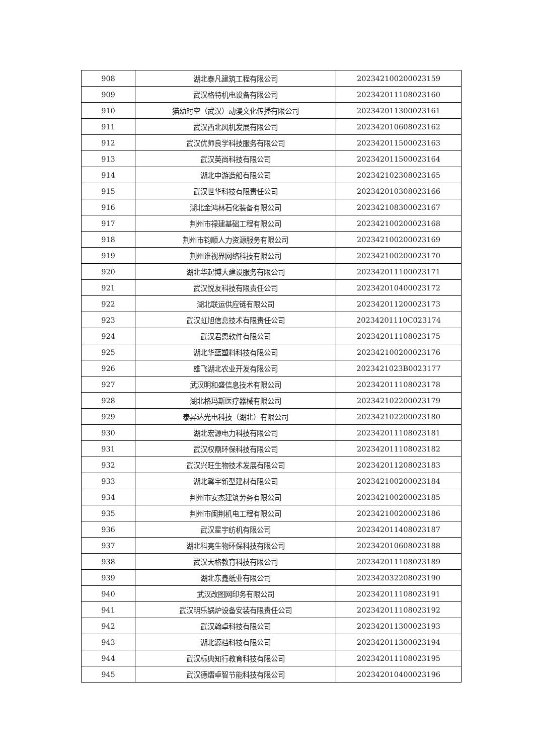| 908 | 湖北泰凡建筑工程有限公司 | 202342100200023159 |
| 909 | 武汉格特机电设备有限公司 | 202342011108023160 |
| 910 | 猫幼时空（武汉）动漫文化传播有限公司 | 202342011300023161 |
| 911 | 武汉西北风机发展有限公司 | 202342010608023162 |
| 912 | 武汉优师良学科技服务有限公司 | 202342011500023163 |
| 913 | 武汉英尚科技有限公司 | 202342011500023164 |
| 914 | 湖北中游造船有限公司 | 202342102308023165 |
| 915 | 武汉世华科技有限责任公司 | 202342010308023166 |
| 916 | 湖北金鸿林石化装备有限公司 | 202342108300023167 |
| 917 | 荆州市禄建基础工程有限公司 | 202342100200023168 |
| 918 | 荆州市钧顺人力资源服务有限公司 | 202342100200023169 |
| 919 | 荆州谁视界网络科技有限公司 | 202342100200023170 |
| 920 | 湖北华起博大建设服务有限公司 | 202342011100023171 |
| 921 | 武汉悦友科技有限责任公司 | 202342010400023172 |
| 922 | 湖北联运供应链有限公司 | 202342011200023173 |
| 923 | 武汉虹旭信息技术有限责任公司 | 20234201110C023174 |
| 924 | 武汉君恩软件有限公司 | 202342011108023175 |
| 925 | 湖北华蓝塑料科技有限公司 | 202342100200023176 |
| 926 | 雄飞湖北农业开发有限公司 | 2023421023B0023177 |
| 927 | 武汉明和盛信息技术有限公司 | 202342011108023178 |
| 928 | 湖北格玛斯医疗器械有限公司 | 202342102200023179 |
| 929 | 泰昇达光电科技（湖北）有限公司 | 202342102200023180 |
| 930 | 湖北宏源电力科技有限公司 | 202342011108023181 |
| 931 | 武汉权鼎环保科技有限公司 | 202342011108023182 |
| 932 | 武汉兴旺生物技术发展有限公司 | 202342011208023183 |
| 933 | 湖北馨宇新型建材有限公司 | 202342100200023184 |
| 934 | 荆州市安杰建筑劳务有限公司 | 202342100200023185 |
| 935 | 荆州市闽荆机电工程有限公司 | 202342100200023186 |
| 936 | 武汉星宇纺机有限公司 | 202342011408023187 |
| 937 | 湖北科亮生物环保科技有限公司 | 202342010608023188 |
| 938 | 武汉天格教育科技有限公司 | 202342011108023189 |
| 939 | 湖北东鑫纸业有限公司 | 202342032208023190 |
| 940 | 武汉改图网印务有限公司 | 202342011108023191 |
| 941 | 武汉明乐锅炉设备安装有限责任公司 | 202342011108023192 |
| 942 | 武汉翰卓科技有限公司 | 202342011300023193 |
| 943 | 湖北源档科技有限公司 | 202342011300023194 |
| 944 | 武汉标典知行教育科技有限公司 | 202342011108023195 |
| 945 | 武汉德熠卓智节能科技有限公司 | 202342010400023196 |